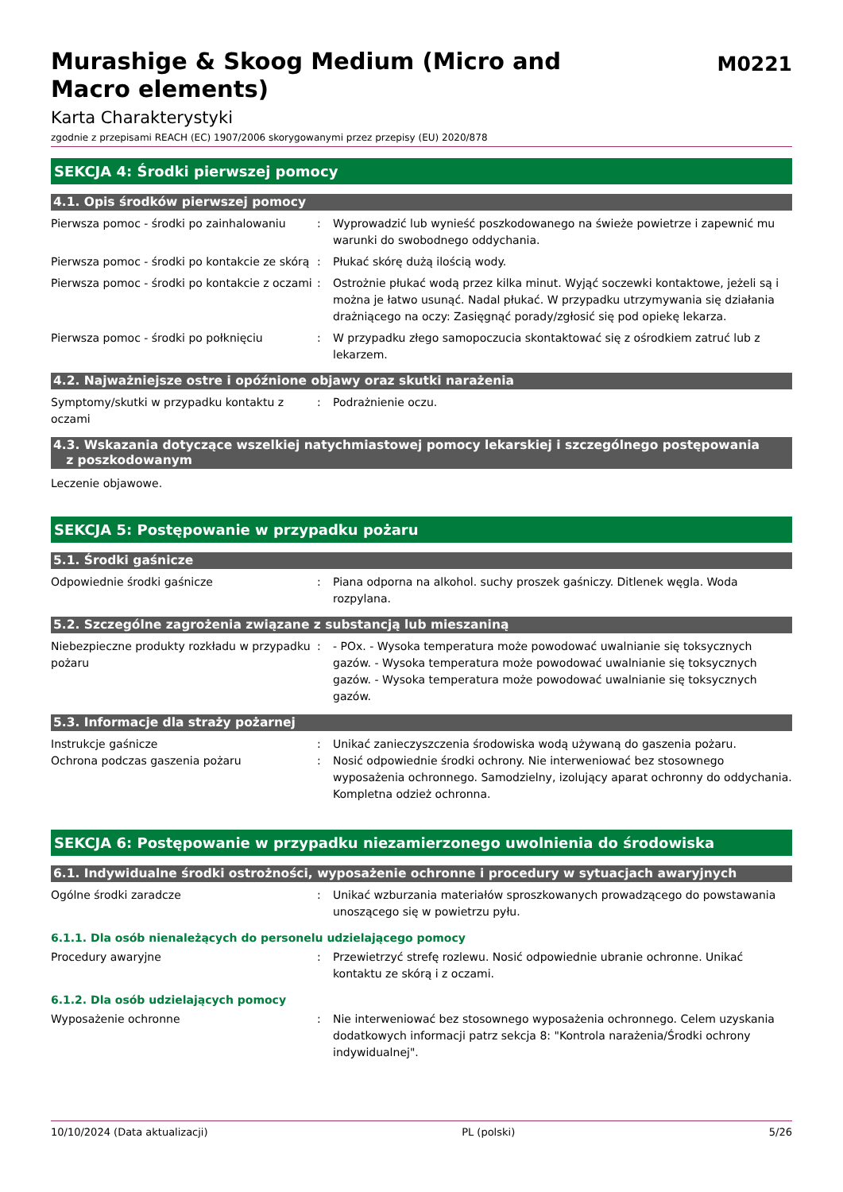Murashige & Skoog Medium (Micro and
Macro elements)
M0221
Karta Charakterystyki
zgodnie z przepisami REACH (EC) 1907/2006 skorygowanymi przez przepisy (EU) 2020/878
SEKCJA 4: Środki pierwszej pomocy
4.1. Opis środków pierwszej pomocy
Pierwsza pomoc - środki po zainhalowaniu
: Wyprowadzić lub wynieść poszkodowanego na świeże powietrze i zapewnić mu warunki do swobodnego oddychania.
Pierwsza pomoc - środki po kontakcie ze skórą
: Płukać skórę dużą ilością wody.
Pierwsza pomoc - środki po kontakcie z oczami
: Ostrożnie płukać wodą przez kilka minut. Wyjąć soczewki kontaktowe, jeżeli są i można je łatwo usunąć. Nadal płukać. W przypadku utrzymywania się działania drażniącego na oczy: Zasięgnąć porady/zgłosić się pod opiekę lekarza.
Pierwsza pomoc - środki po połknięciu : W przypadku złego samopoczucia skontaktować się z ośrodkiem zatruć lub z lekarzem.
4.2. Najważniejsze ostre i opóźnione objawy oraz skutki narażenia
Symptomy/skutki w przypadku kontaktu z oczami
: Podrażnienie oczu.
4.3. Wskazania dotyczące wszelkiej natychmiastowej pomocy lekarskiej i szczególnego postępowania
z poszkodowanym
Leczenie objawowe.
SEKCJA 5: Postępowanie w przypadku pożaru
5.1. Środki gaśnicze
Odpowiednie środki gaśnicze : Piana odporna na alkohol. suchy proszek gaśniczy. Ditlenek węgla. Woda rozpylana.
5.2. Szczególne zagrożenia związane z substancją lub mieszaniną
Niebezpieczne produkty rozkładu w przypadku pożaru
: - POx. - Wysoka temperatura może powodować uwalnianie się toksycznych gazów. - Wysoka temperatura może powodować uwalnianie się toksycznych gazów. - Wysoka temperatura może powodować uwalnianie się toksycznych gazów.
5.3. Informacje dla straży pożarnej
Instrukcje gaśnicze : Unikać zanieczyszczenia środowiska wodą używaną do gaszenia pożaru.
Ochrona podczas gaszenia pożaru : Nosić odpowiednie środki ochrony. Nie interweniować bez stosownego wyposażenia ochronnego. Samodzielny, izolujący aparat ochronny do oddychania. Kompletna odzież ochronna.
SEKCJA 6: Postępowanie w przypadku niezamierzonego uwolnienia do środowiska
6.1. Indywidualne środki ostrożności, wyposażenie ochronne i procedury w sytuacjach awaryjnych
Ogólne środki zaradcze : Unikać wzburzania materiałów sproszkowanych prowadzącego do powstawania unoszącego się w powietrzu pyłu.
6.1.1. Dla osób nienależących do personelu udzielającego pomocy
Procedury awaryjne : Przewietrzyć strefę rozlewu. Nosić odpowiednie ubranie ochronne. Unikać kontaktu ze skórą i z oczami.
6.1.2. Dla osób udzielających pomocy
Wyposażenie ochronne : Nie interweniować bez stosownego wyposażenia ochronnego. Celem uzyskania dodatkowych informacji patrz sekcja 8: "Kontrola narażenia/Środki ochrony indywidualnej".
10/10/2024 (Data aktualizacji) PL (polski) 5/26